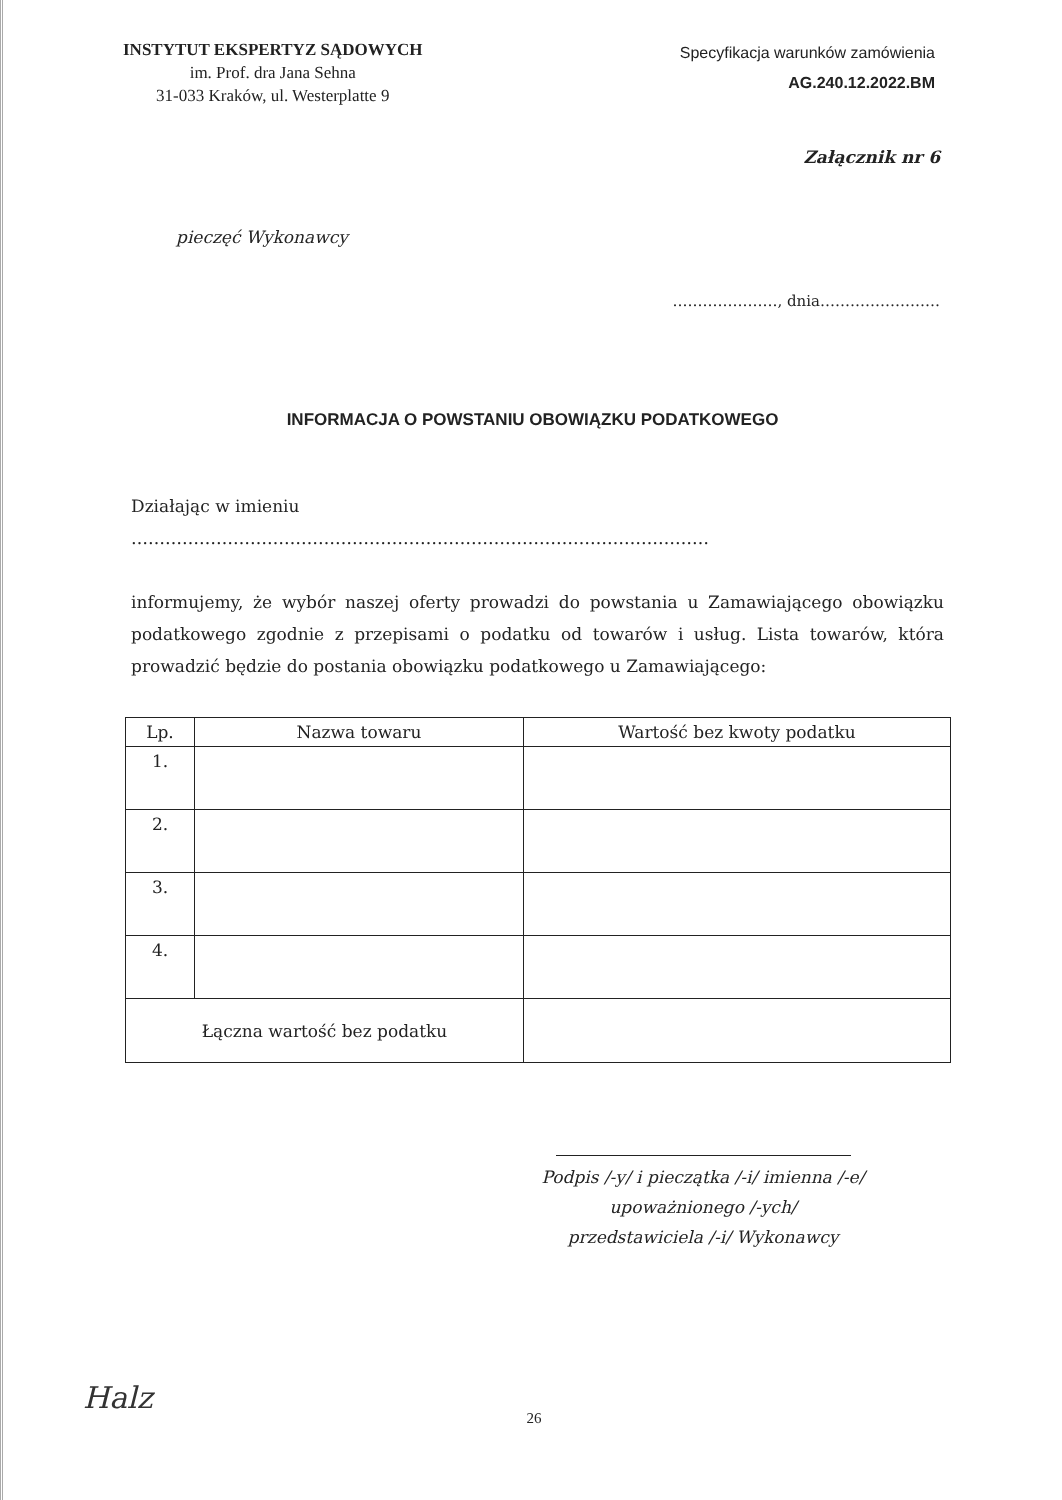INSTYTUT EKSPERTYZ SĄDOWYCH
im. Prof. dra Jana Sehna
31-033 Kraków, ul. Westerplatte 9
Specyfikacja warunków zamówienia
AG.240.12.2022.BM
Załącznik nr 6
pieczęć Wykonawcy
…………………, dnia……………………
INFORMACJA O POWSTANIU OBOWIĄZKU PODATKOWEGO
Działając w imieniu
…………………………………………………………………………………………
informujemy, że wybór naszej oferty prowadzi do powstania u Zamawiającego obowiązku podatkowego zgodnie z przepisami o podatku od towarów i usług. Lista towarów, która prowadzić będzie do postania obowiązku podatkowego u Zamawiającego:
| Lp. | Nazwa towaru | Wartość bez kwoty podatku |
| --- | --- | --- |
| 1. | | |
| 2. | | |
| 3. | | |
| 4. | | |
| Łączna wartość bez podatku | | |
Podpis /-y/ i pieczątka /-i/ imienna /-e/
upoważnionego /-ych/
przedstawiciela /-i/ Wykonawcy
Halz
26